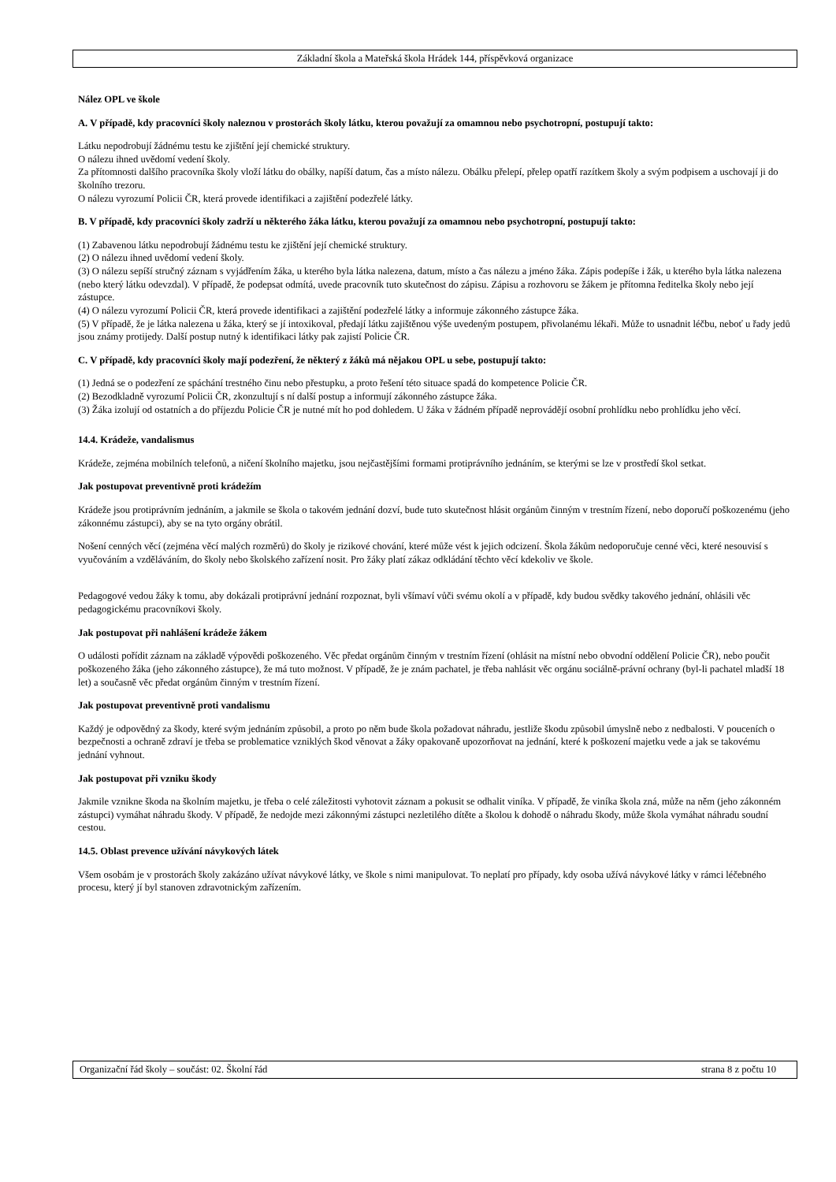Základní škola a Mateřská škola Hrádek 144, příspěvková organizace
Nález OPL ve škole
A. V případě, kdy pracovníci školy naleznou v prostorách školy látku, kterou považují za omamnou nebo psychotropní, postupují takto:
Látku nepodrobují žádnému testu ke zjištění její chemické struktury.
O nálezu ihned uvědomí vedení školy.
Za přítomnosti dalšího pracovníka školy vloží látku do obálky, napíší datum, čas a místo nálezu. Obálku přelepí, přelep opatří razítkem školy a svým podpisem a uschovají ji do školního trezoru.
O nálezu vyrozumí Policii ČR, která provede identifikaci a zajištění podezřelé látky.
B. V případě, kdy pracovníci školy zadrží u některého žáka látku, kterou považují za omamnou nebo psychotropní, postupují takto:
(1) Zabavenou látku nepodrobují žádnému testu ke zjištění její chemické struktury.
(2) O nálezu ihned uvědomí vedení školy.
(3) O nálezu sepíší stručný záznam s vyjádřením žáka, u kterého byla látka nalezena, datum, místo a čas nálezu a jméno žáka. Zápis podepíše i žák, u kterého byla látka nalezena (nebo který látku odevzdal). V případě, že podepsat odmítá, uvede pracovník tuto skutečnost do zápisu. Zápisu a rozhovoru se žákem je přítomna ředitelka školy nebo její zástupce.
(4) O nálezu vyrozumí Policii ČR, která provede identifikaci a zajištění podezřelé látky a informuje zákonného zástupce žáka.
(5) V případě, že je látka nalezena u žáka, který se jí intoxikoval, předají látku zajištěnou výše uvedeným postupem, přivolanému lékaři. Může to usnadnit léčbu, neboť u řady jedů jsou známy protijedy. Další postup nutný k identifikaci látky pak zajistí Policie ČR.
C. V případě, kdy pracovníci školy mají podezření, že některý z žáků má nějakou OPL u sebe, postupují takto:
(1) Jedná se o podezření ze spáchání trestného činu nebo přestupku, a proto řešení této situace spadá do kompetence Policie ČR.
(2) Bezodkladně vyrozumí Policii ČR, zkonzultují s ní další postup a informují zákonného zástupce žáka.
(3) Žáka izolují od ostatních a do příjezdu Policie ČR je nutné mít ho pod dohledem. U žáka v žádném případě neprovádějí osobní prohlídku nebo prohlídku jeho věcí.
14.4. Krádeže, vandalismus
Krádeže, zejména mobilních telefonů, a ničení školního majetku, jsou nejčastějšími formami protiprávního jednáním, se kterými se lze v prostředí škol setkat.
Jak postupovat preventivně proti krádežím
Krádeže jsou protiprávním jednáním, a jakmile se škola o takovém jednání dozví, bude tuto skutečnost hlásit orgánům činným v trestním řízení, nebo doporučí poškozenému (jeho zákonnému zástupci), aby se na tyto orgány obrátil.
Nošení cenných věcí (zejména věcí malých rozměrů) do školy je rizikové chování, které může vést k jejich odcizení. Škola žákům nedoporučuje cenné věci, které nesouvisí s vyučováním a vzděláváním, do školy nebo školského zařízení nosit. Pro žáky platí zákaz odkládání těchto věcí kdekoliv ve škole.
Pedagogové vedou žáky k tomu, aby dokázali protiprávní jednání rozpoznat, byli všímaví vůči svému okolí a v případě, kdy budou svědky takového jednání, ohlásili věc pedagogickému pracovníkovi školy.
Jak postupovat při nahlášení krádeže žákem
O události pořídit záznam na základě výpovědi poškozeného. Věc předat orgánům činným v trestním řízení (ohlásit na místní nebo obvodní oddělení Policie ČR), nebo poučit poškozeného žáka (jeho zákonného zástupce), že má tuto možnost. V případě, že je znám pachatel, je třeba nahlásit věc orgánu sociálně-právní ochrany (byl-li pachatel mladší 18 let) a současně věc předat orgánům činným v trestním řízení.
Jak postupovat preventivně proti vandalismu
Každý je odpovědný za škody, které svým jednáním způsobil, a proto po něm bude škola požadovat náhradu, jestliže škodu způsobil úmyslně nebo z nedbalosti. V pouceních o bezpečnosti a ochraně zdraví je třeba se problematice vzniklých škod věnovat a žáky opakovaně upozorňovat na jednání, které k poškození majetku vede a jak se takovému jednání vyhnout.
Jak postupovat při vzniku škody
Jakmile vznikne škoda na školním majetku, je třeba o celé záležitosti vyhotovit záznam a pokusit se odhalit viníka. V případě, že viníka škola zná, může na něm (jeho zákonném zástupci) vymáhat náhradu škody. V případě, že nedojde mezi zákonnými zástupci nezletilého dítěte a školou k dohodě o náhradu škody, může škola vymáhat náhradu soudní cestou.
14.5. Oblast prevence užívání návykových látek
Všem osobám je v prostorách školy zakázáno užívat návykové látky, ve škole s nimi manipulovat. To neplatí pro případy, kdy osoba užívá návykové látky v rámci léčebného procesu, který jí byl stanoven zdravotnickým zařízením.
Organizační řád školy – součást: 02. Školní řád strana 8 z počtu 10